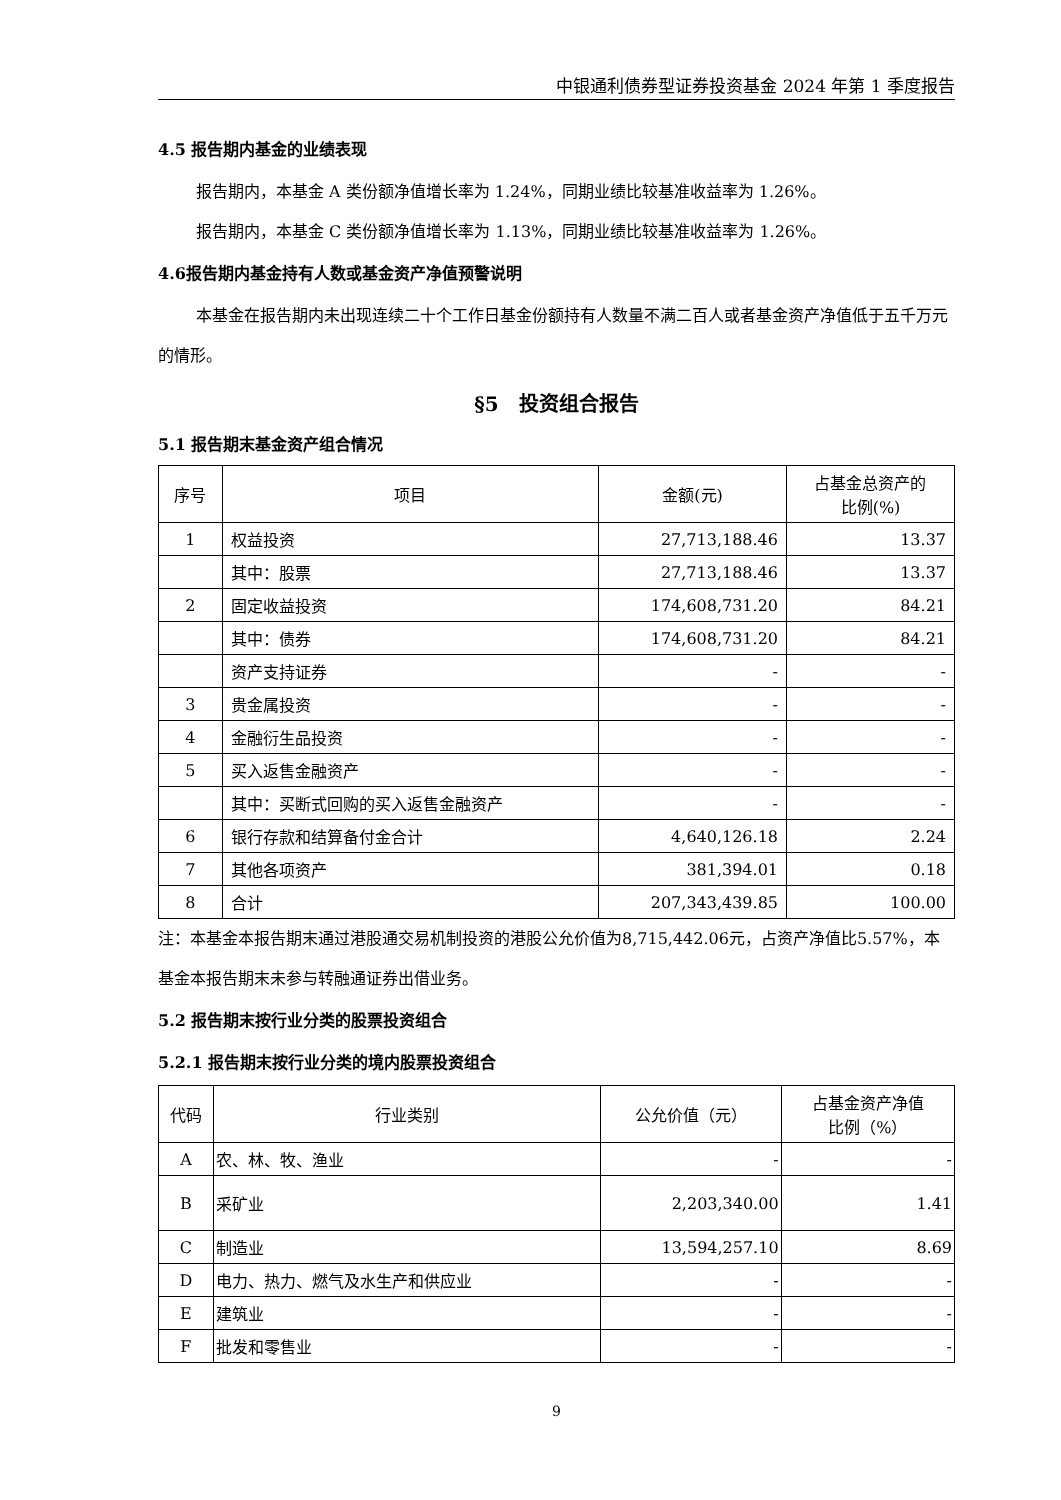中银通利债券型证券投资基金 2024 年第 1 季度报告
4.5 报告期内基金的业绩表现
报告期内，本基金 A 类份额净值增长率为 1.24%，同期业绩比较基准收益率为 1.26%。
报告期内，本基金 C 类份额净值增长率为 1.13%，同期业绩比较基准收益率为 1.26%。
4.6报告期内基金持有人数或基金资产净值预警说明
本基金在报告期内未出现连续二十个工作日基金份额持有人数量不满二百人或者基金资产净值低于五千万元的情形。
§5　投资组合报告
5.1 报告期末基金资产组合情况
| 序号 | 项目 | 金额(元) | 占基金总资产的 比例(%) |
| --- | --- | --- | --- |
| 1 | 权益投资 | 27,713,188.46 | 13.37 |
| | 其中：股票 | 27,713,188.46 | 13.37 |
| 2 | 固定收益投资 | 174,608,731.20 | 84.21 |
| | 其中：债券 | 174,608,731.20 | 84.21 |
| | 资产支持证券 | - | - |
| 3 | 贵金属投资 | - | - |
| 4 | 金融衍生品投资 | - | - |
| 5 | 买入返售金融资产 | - | - |
| | 其中：买断式回购的买入返售金融资产 | - | - |
| 6 | 银行存款和结算备付金合计 | 4,640,126.18 | 2.24 |
| 7 | 其他各项资产 | 381,394.01 | 0.18 |
| 8 | 合计 | 207,343,439.85 | 100.00 |
注：本基金本报告期末通过港股通交易机制投资的港股公允价值为8,715,442.06元，占资产净值比5.57%，本基金本报告期末未参与转融通证券出借业务。
5.2 报告期末按行业分类的股票投资组合
5.2.1 报告期末按行业分类的境内股票投资组合
| 代码 | 行业类别 | 公允价值（元） | 占基金资产净值 比例（%） |
| --- | --- | --- | --- |
| A | 农、林、牧、渔业 | - | - |
| B | 采矿业 | 2,203,340.00 | 1.41 |
| C | 制造业 | 13,594,257.10 | 8.69 |
| D | 电力、热力、燃气及水生产和供应业 | - | - |
| E | 建筑业 | - | - |
| F | 批发和零售业 | - | - |
9